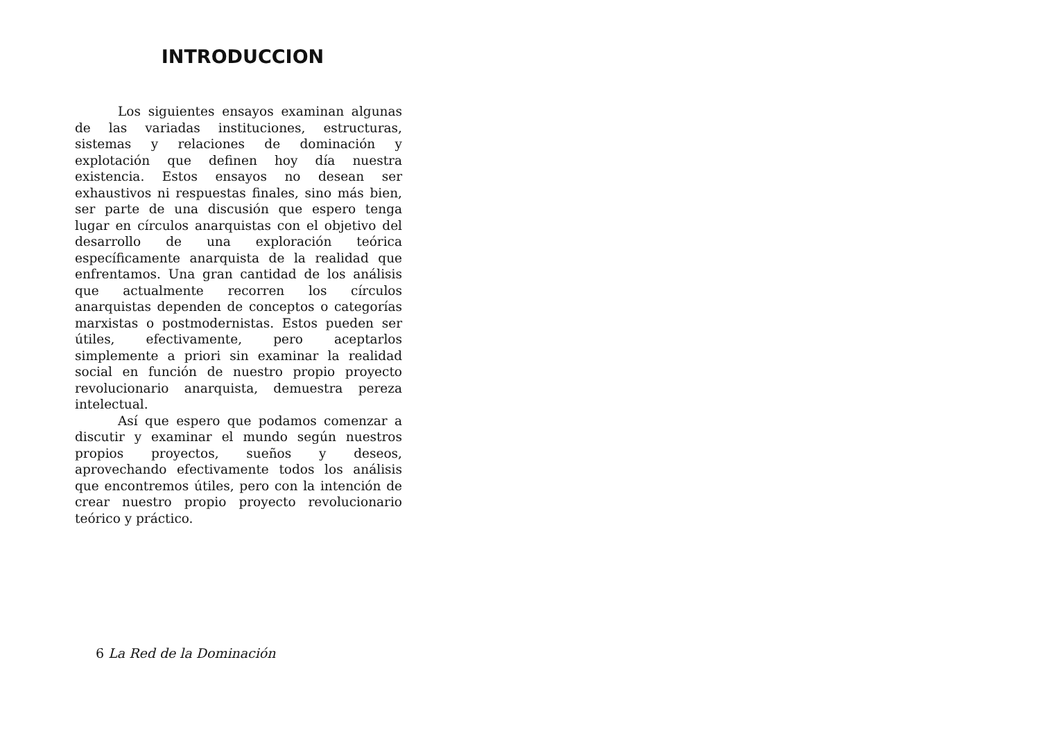INTRODUCCION
Los siguientes ensayos examinan algunas de las variadas instituciones, estructuras, sistemas y relaciones de dominación y explotación que definen hoy día nuestra existencia. Estos ensayos no desean ser exhaustivos ni respuestas finales, sino más bien, ser parte de una discusión que espero tenga lugar en círculos anarquistas con el objetivo del desarrollo de una exploración teórica específicamente anarquista de la realidad que enfrentamos. Una gran cantidad de los análisis que actualmente recorren los círculos anarquistas dependen de conceptos o categorías marxistas o postmodernistas. Estos pueden ser útiles, efectivamente, pero aceptarlos simplemente a priori sin examinar la realidad social en función de nuestro propio proyecto revolucionario anarquista, demuestra pereza intelectual.
Así que espero que podamos comenzar a discutir y examinar el mundo según nuestros propios proyectos, sueños y deseos, aprovechando efectivamente todos los análisis que encontremos útiles, pero con la intención de crear nuestro propio proyecto revolucionario teórico y práctico.
6 La Red de la Dominación